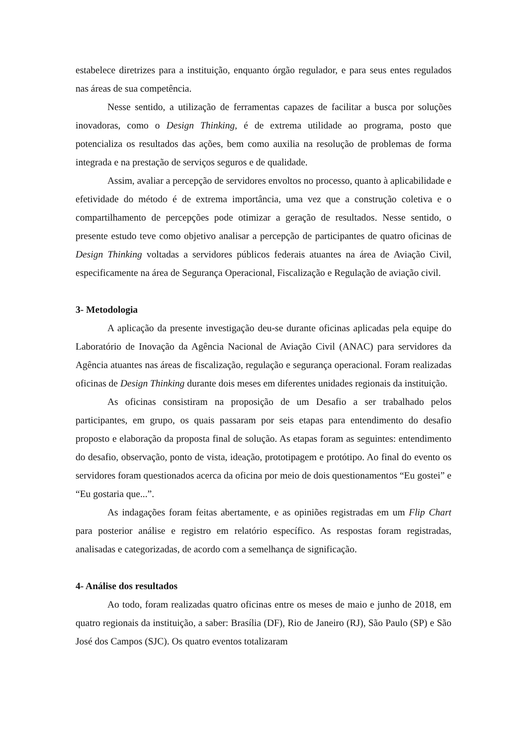estabelece diretrizes para a instituição, enquanto órgão regulador, e para seus entes regulados nas áreas de sua competência.
Nesse sentido, a utilização de ferramentas capazes de facilitar a busca por soluções inovadoras, como o Design Thinking, é de extrema utilidade ao programa, posto que potencializa os resultados das ações, bem como auxilia na resolução de problemas de forma integrada e na prestação de serviços seguros e de qualidade.
Assim, avaliar a percepção de servidores envoltos no processo, quanto à aplicabilidade e efetividade do método é de extrema importância, uma vez que a construção coletiva e o compartilhamento de percepções pode otimizar a geração de resultados. Nesse sentido, o presente estudo teve como objetivo analisar a percepção de participantes de quatro oficinas de Design Thinking voltadas a servidores públicos federais atuantes na área de Aviação Civil, especificamente na área de Segurança Operacional, Fiscalização e Regulação de aviação civil.
3- Metodologia
A aplicação da presente investigação deu-se durante oficinas aplicadas pela equipe do Laboratório de Inovação da Agência Nacional de Aviação Civil (ANAC) para servidores da Agência atuantes nas áreas de fiscalização, regulação e segurança operacional. Foram realizadas oficinas de Design Thinking durante dois meses em diferentes unidades regionais da instituição.
As oficinas consistiram na proposição de um Desafio a ser trabalhado pelos participantes, em grupo, os quais passaram por seis etapas para entendimento do desafio proposto e elaboração da proposta final de solução. As etapas foram as seguintes: entendimento do desafio, observação, ponto de vista, ideação, prototipagem e protótipo. Ao final do evento os servidores foram questionados acerca da oficina por meio de dois questionamentos “Eu gostei” e “Eu gostaria que...”.
As indagações foram feitas abertamente, e as opiniões registradas em um Flip Chart para posterior análise e registro em relatório específico. As respostas foram registradas, analisadas e categorizadas, de acordo com a semelhança de significação.
4- Análise dos resultados
Ao todo, foram realizadas quatro oficinas entre os meses de maio e junho de 2018, em quatro regionais da instituição, a saber: Brasília (DF), Rio de Janeiro (RJ), São Paulo (SP) e São José dos Campos (SJC). Os quatro eventos totalizaram